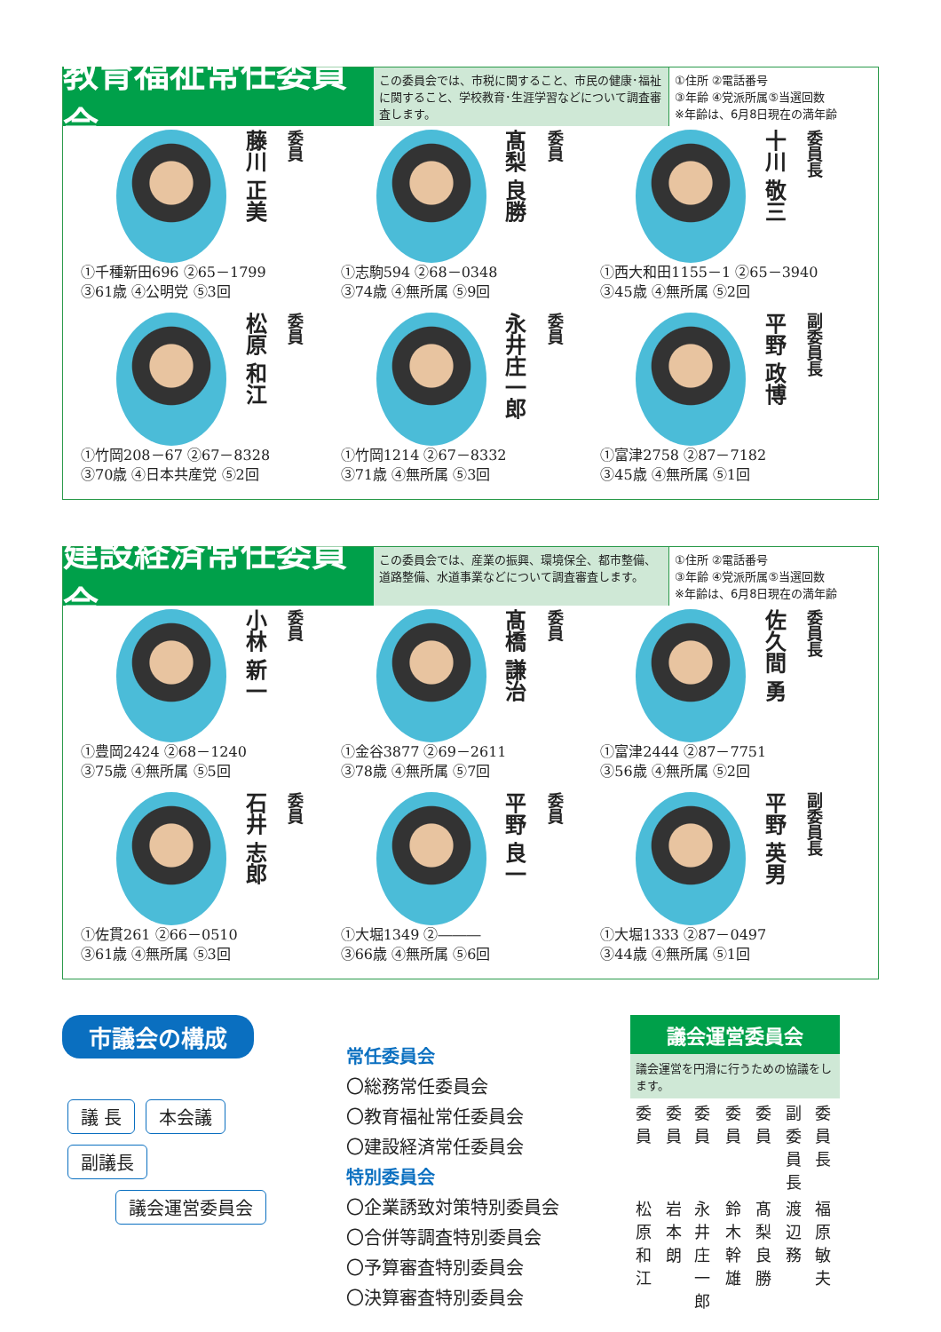教育福祉常任委員会
この委員会では、市税に関すること、市民の健康･福祉に関すること、学校教育･生涯学習などについて調査審査します。
①住所 ②電話番号
③年齢 ④党派所属⑤当選回数
※年齢は、6月8日現在の満年齢
藤川 正美
委員
①千種新田696 ②65－1799
③61歳 ④公明党 ⑤3回
髙梨 良勝
委員
①志駒594 ②68－0348
③74歳 ④無所属 ⑤9回
十川 敬三
委員長
①西大和田1155－1 ②65－3940
③45歳 ④無所属 ⑤2回
松原 和江
委員
①竹岡208－67 ②67－8328
③70歳 ④日本共産党 ⑤2回
永井庄一郎
委員
①竹岡1214 ②67－8332
③71歳 ④無所属 ⑤3回
平野 政博
副委員長
①富津2758 ②87－7182
③45歳 ④無所属 ⑤1回
建設経済常任委員会
この委員会では、産業の振興、環境保全、都市整備、道路整備、水道事業などについて調査審査します。
①住所 ②電話番号
③年齢 ④党派所属⑤当選回数
※年齢は、6月8日現在の満年齢
小林 新一
委員
①豊岡2424 ②68－1240
③75歳 ④無所属 ⑤5回
髙橋 謙治
委員
①金谷3877 ②69－2611
③78歳 ④無所属 ⑤7回
佐久間 勇
委員長
①富津2444 ②87－7751
③56歳 ④無所属 ⑤2回
石井 志郎
委員
①佐貫261 ②66－0510
③61歳 ④無所属 ⑤3回
平野 良一
委員
①大堀1349 ②―――
③66歳 ④無所属 ⑤6回
平野 英男
副委員長
①大堀1333 ②87－0497
③44歳 ④無所属 ⑤1回
市議会の構成
議 長 本会議
副議長
議会運営委員会
常任委員会
〇総務常任委員会
〇教育福祉常任委員会
〇建設経済常任委員会
特別委員会
〇企業誘致対策特別委員会
〇合併等調査特別委員会
〇予算審査特別委員会
〇決算審査特別委員会
議会運営委員会
議会運営を円滑に行うための協議をします。
| 委員 | 委員 | 委員 | 委員 | 委員 | 副委員長 | 委員長 |
| 松原和江 | 岩本朗 | 永井庄一郎 | 鈴木幹雄 | 髙梨良勝 | 渡辺務 | 福原敏夫 |